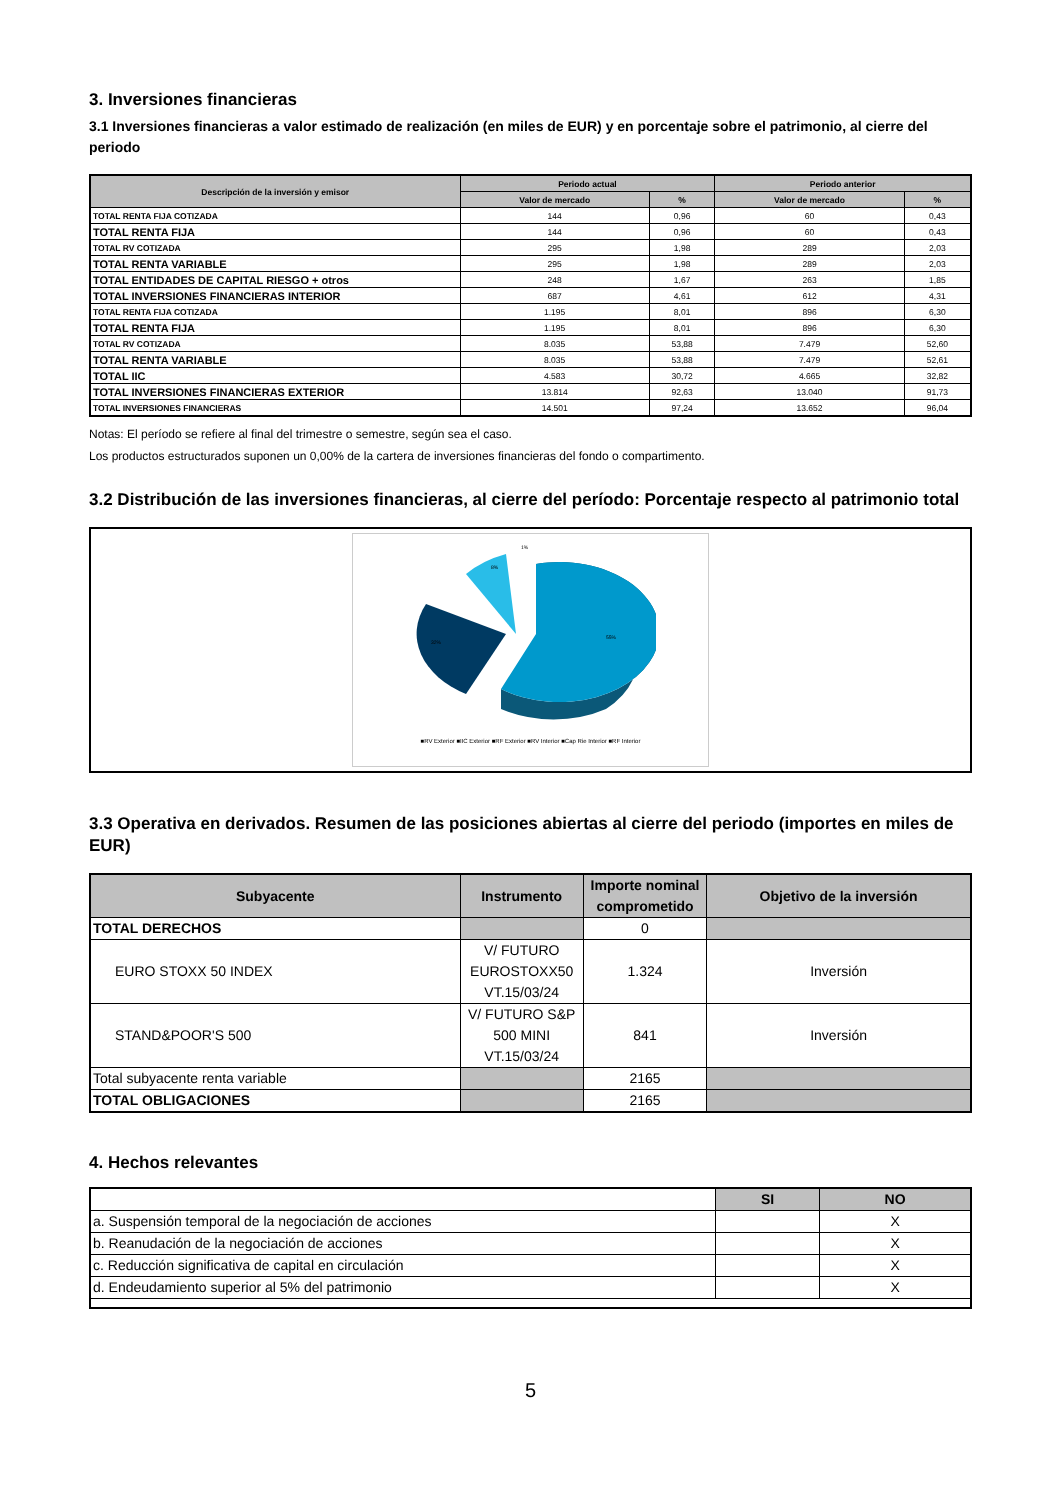3. Inversiones financieras
3.1 Inversiones financieras a valor estimado de realización (en miles de EUR) y en porcentaje sobre el patrimonio, al cierre del periodo
| Descripción de la inversión y emisor | Periodo actual | | Periodo anterior | |
| --- | --- | --- | --- | --- |
| | Valor de mercado | % | Valor de mercado | % |
| TOTAL RENTA FIJA COTIZADA | 144 | 0,96 | 60 | 0,43 |
| TOTAL RENTA FIJA | 144 | 0,96 | 60 | 0,43 |
| TOTAL RV COTIZADA | 295 | 1,98 | 289 | 2,03 |
| TOTAL RENTA VARIABLE | 295 | 1,98 | 289 | 2,03 |
| TOTAL ENTIDADES DE CAPITAL RIESGO + otros | 248 | 1,67 | 263 | 1,85 |
| TOTAL INVERSIONES FINANCIERAS INTERIOR | 687 | 4,61 | 612 | 4,31 |
| TOTAL RENTA FIJA COTIZADA | 1.195 | 8,01 | 896 | 6,30 |
| TOTAL RENTA FIJA | 1.195 | 8,01 | 896 | 6,30 |
| TOTAL RV COTIZADA | 8.035 | 53,88 | 7.479 | 52,60 |
| TOTAL RENTA VARIABLE | 8.035 | 53,88 | 7.479 | 52,61 |
| TOTAL IIC | 4.583 | 30,72 | 4.665 | 32,82 |
| TOTAL INVERSIONES FINANCIERAS EXTERIOR | 13.814 | 92,63 | 13.040 | 91,73 |
| TOTAL INVERSIONES FINANCIERAS | 14.501 | 97,24 | 13.652 | 96,04 |
Notas: El período se refiere al final del trimestre o semestre, según sea el caso.
Los productos estructurados suponen un 0,00% de la cartera de inversiones financieras del fondo o compartimento.
3.2 Distribución de las inversiones financieras, al cierre del período: Porcentaje respecto al patrimonio total
55%
32%
8%
1%
■RV Exterior ■IIC Exterior ■RF Exterior ■RV Interior ■Cap Rie Interior ■RF Interior
3.3 Operativa en derivados. Resumen de las posiciones abiertas al cierre del periodo (importes en miles de EUR)
| Subyacente | Instrumento | Importe nominal comprometido | Objetivo de la inversión |
| --- | --- | --- | --- |
| TOTAL DERECHOS | | 0 | |
| EURO STOXX 50 INDEX | V/ FUTURO EUROSTOXX50 VT.15/03/24 | 1.324 | Inversión |
| STAND&POOR'S 500 | V/ FUTURO S&P 500 MINI VT.15/03/24 | 841 | Inversión |
| Total subyacente renta variable | | 2165 | |
| TOTAL OBLIGACIONES | | 2165 | |
4. Hechos relevantes
| | SI | NO |
| a. Suspensión temporal de la negociación de acciones | | X |
| b. Reanudación de la negociación de acciones | | X |
| c. Reducción significativa de capital en circulación | | X |
| d. Endeudamiento superior al 5% del patrimonio | | X |
5